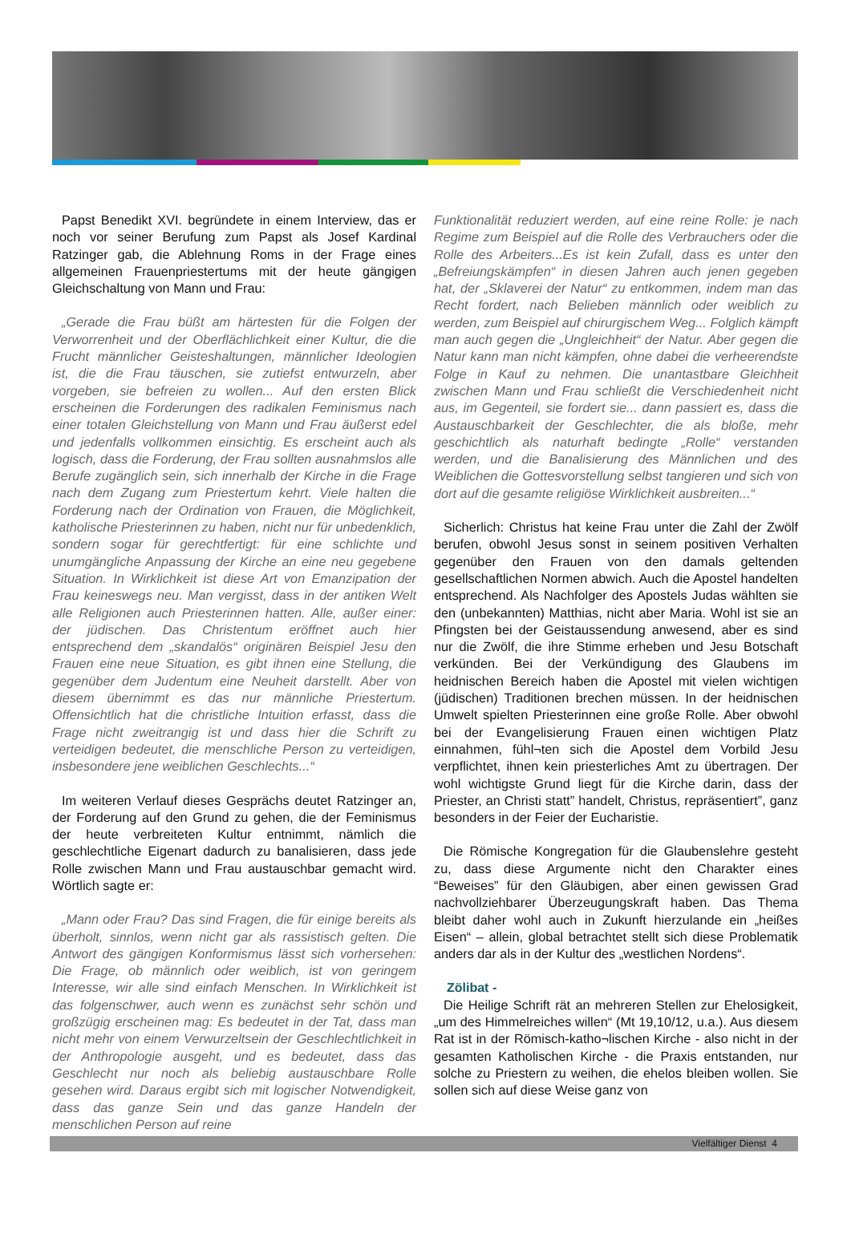Papst Benedikt XVI. begründete in einem Interview, das er noch vor seiner Berufung zum Papst als Josef Kardinal Ratzinger gab, die Ablehnung Roms in der Frage eines allgemeinen Frauenpriestertums mit der heute gängigen Gleichschaltung von Mann und Frau:
„Gerade die Frau büßt am härtesten für die Folgen der Verworrenheit und der Oberflächlichkeit einer Kultur, die die Frucht männlicher Geisteshaltungen, männlicher Ideologien ist, die die Frau täuschen, sie zutiefst entwurzeln, aber vorgeben, sie befreien zu wollen... Auf den ersten Blick erscheinen die Forderungen des radikalen Feminismus nach einer totalen Gleichstellung von Mann und Frau äußerst edel und jedenfalls vollkommen einsichtig. Es erscheint auch als logisch, dass die Forderung, der Frau sollten ausnahmslos alle Berufe zugänglich sein, sich innerhalb der Kirche in die Frage nach dem Zugang zum Priestertum kehrt. Viele halten die Forderung nach der Ordination von Frauen, die Möglichkeit, katholische Priesterinnen zu haben, nicht nur für unbedenklich, sondern sogar für gerechtfertigt: für eine schlichte und unumgängliche Anpassung der Kirche an eine neu gegebene Situation. In Wirklichkeit ist diese Art von Emanzipation der Frau keineswegs neu. Man vergisst, dass in der antiken Welt alle Religionen auch Priesterinnen hatten. Alle, außer einer: der jüdischen. Das Christentum eröffnet auch hier entsprechend dem „skandalös“ originären Beispiel Jesu den Frauen eine neue Situation, es gibt ihnen eine Stellung, die gegenüber dem Judentum eine Neuheit darstellt. Aber von diesem übernimmt es das nur männliche Priestertum. Offensichtlich hat die christliche Intuition erfasst, dass die Frage nicht zweitrangig ist und dass hier die Schrift zu verteidigen bedeutet, die menschliche Person zu verteidigen, insbesondere jene weiblichen Geschlechts...“
Im weiteren Verlauf dieses Gesprächs deutet Ratzinger an, der Forderung auf den Grund zu gehen, die der Feminismus der heute verbreiteten Kultur entnimmt, nämlich die geschlechtliche Eigenart dadurch zu banalisieren, dass jede Rolle zwischen Mann und Frau austauschbar gemacht wird. Wörtlich sagte er:
„Mann oder Frau? Das sind Fragen, die für einige bereits als überholt, sinnlos, wenn nicht gar als rassistisch gelten. Die Antwort des gängigen Konformismus lässt sich vorhersehen: Die Frage, ob männlich oder weiblich, ist von geringem Interesse, wir alle sind einfach Menschen. In Wirklichkeit ist das folgenschwer, auch wenn es zunächst sehr schön und großzügig erscheinen mag: Es bedeutet in der Tat, dass man nicht mehr von einem Verwurzeltsein der Geschlechtlichkeit in der Anthropologie ausgeht, und es bedeutet, dass das Geschlecht nur noch als beliebig austauschbare Rolle gesehen wird. Daraus ergibt sich mit logischer Notwendigkeit, dass das ganze Sein und das ganze Handeln der menschlichen Person auf reine
Funktionalität reduziert werden, auf eine reine Rolle: je nach Regime zum Beispiel auf die Rolle des Verbrauchers oder die Rolle des Arbeiters...Es ist kein Zufall, dass es unter den „Befreiungskämpfen“ in diesen Jahren auch jenen gegeben hat, der „Sklaverei der Natur“ zu entkommen, indem man das Recht fordert, nach Belieben männlich oder weiblich zu werden, zum Beispiel auf chirurgischem Weg... Folglich kämpft man auch gegen die „Ungleichheit“ der Natur. Aber gegen die Natur kann man nicht kämpfen, ohne dabei die verheerendste Folge in Kauf zu nehmen. Die unantastbare Gleichheit zwischen Mann und Frau schließt die Verschiedenheit nicht aus, im Gegenteil, sie fordert sie... dann passiert es, dass die Austauschbarkeit der Geschlechter, die als bloße, mehr geschichtlich als naturhaft bedingte „Rolle“ verstanden werden, und die Banalisierung des Männlichen und des Weiblichen die Gottesvorstellung selbst tangieren und sich von dort auf die gesamte religiöse Wirklichkeit ausbreiten...“
Sicherlich: Christus hat keine Frau unter die Zahl der Zwölf berufen, obwohl Jesus sonst in seinem positiven Verhalten gegenüber den Frauen von den damals geltenden gesellschaftlichen Normen abwich. Auch die Apostel handelten entsprechend. Als Nachfolger des Apostels Judas wählten sie den (unbekannten) Matthias, nicht aber Maria. Wohl ist sie an Pfingsten bei der Geistaussendung anwesend, aber es sind nur die Zwölf, die ihre Stimme erheben und Jesu Botschaft verkünden. Bei der Verkündigung des Glaubens im heidnischen Bereich haben die Apostel mit vielen wichtigen (jüdischen) Traditionen brechen müssen. In der heidnischen Umwelt spielten Priesterinnen eine große Rolle. Aber obwohl bei der Evangelisierung Frauen einen wichtigen Platz einnahmen, fühl¬ten sich die Apostel dem Vorbild Jesu verpflichtet, ihnen kein priesterliches Amt zu übertragen. Der wohl wichtigste Grund liegt für die Kirche darin, dass der Priester, an Christi statt” handelt, Christus, repräsentiert”, ganz besonders in der Feier der Eucharistie.
Die Römische Kongregation für die Glaubenslehre gesteht zu, dass diese Argumente nicht den Charakter eines “Beweises” für den Gläubigen, aber einen gewissen Grad nachvollziehbarer Überzeugungskraft haben. Das Thema bleibt daher wohl auch in Zukunft hierzulande ein „heißes Eisen“ – allein, global betrachtet stellt sich diese Problematik anders dar als in der Kultur des „westlichen Nordens“.
Zölibat -
Die Heilige Schrift rät an mehreren Stellen zur Ehelosigkeit, „um des Himmelreiches willen“ (Mt 19,10/12, u.a.). Aus diesem Rat ist in der Römisch-katho¬lischen Kirche - also nicht in der gesamten Katholischen Kirche - die Praxis entstanden, nur solche zu Priestern zu weihen, die ehelos bleiben wollen. Sie sollen sich auf diese Weise ganz von
Vielfältiger Dienst 4